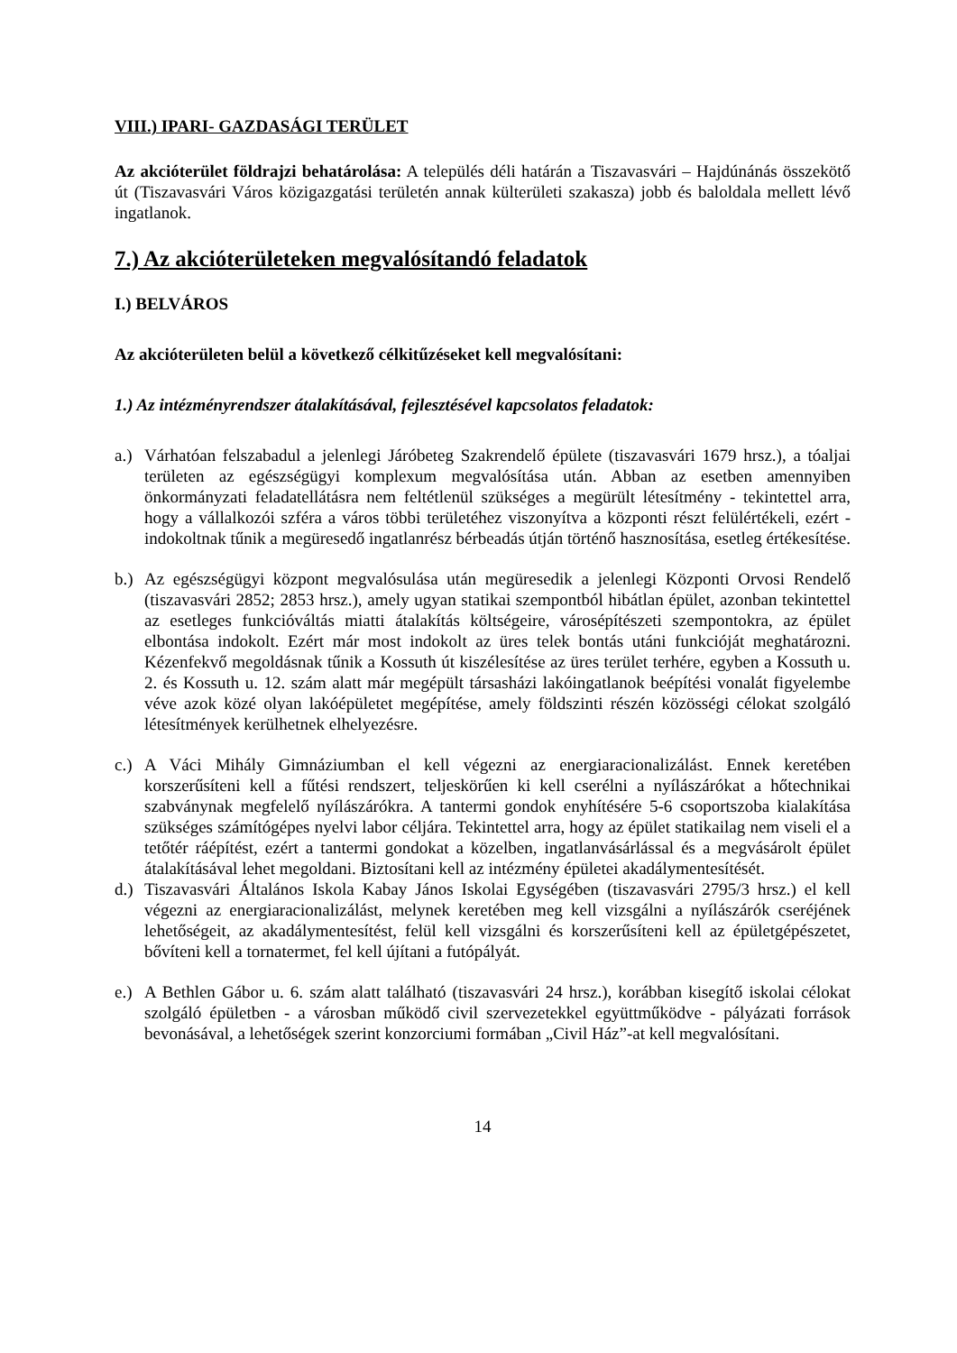VIII.) IPARI- GAZDASÁGI TERÜLET
Az akcióterület földrajzi behatárolása: A település déli határán a Tiszavasvári – Hajdúnánás összekötő út (Tiszavasvári Város közigazgatási területén annak külterületi szakasza) jobb és baloldala mellett lévő ingatlanok.
7.) Az akcióterületeken megvalósítandó feladatok
I.) BELVÁROS
Az akcióterületen belül a következő célkitűzéseket kell megvalósítani:
1.) Az intézményrendszer átalakításával, fejlesztésével kapcsolatos feladatok:
a.) Várhatóan felszabadul a jelenlegi Járóbeteg Szakrendelő épülete (tiszavasvári 1679 hrsz.), a tóaljai területen az egészségügyi komplexum megvalósítása után. Abban az esetben amennyiben önkormányzati feladatellátásra nem feltétlenül szükséges a megürült létesítmény - tekintettel arra, hogy a vállalkozói szféra a város többi területéhez viszonyítva a központi részt felülértékeli, ezért - indokoltnak tűnik a megüresedő ingatlanrész bérbeadás útján történő hasznosítása, esetleg értékesítése.
b.) Az egészségügyi központ megvalósulása után megüresedik a jelenlegi Központi Orvosi Rendelő (tiszavasvári 2852; 2853 hrsz.), amely ugyan statikai szempontból hibátlan épület, azonban tekintettel az esetleges funkcióváltás miatti átalakítás költségeire, városépítészeti szempontokra, az épület elbontása indokolt. Ezért már most indokolt az üres telek bontás utáni funkcióját meghatározni. Kézenfekvő megoldásnak tűnik a Kossuth út kiszélesítése az üres terület terhére, egyben a Kossuth u. 2. és Kossuth u. 12. szám alatt már megépült társasházi lakóingatlanok beépítési vonalát figyelembe véve azok közé olyan lakóépületet megépítése, amely földszinti részén közösségi célokat szolgáló létesítmények kerülhetnek elhelyezésre.
c.) A Váci Mihály Gimnáziumban el kell végezni az energiaracionalizálást. Ennek keretében korszerűsíteni kell a fűtési rendszert, teljeskörűen ki kell cserélni a nyílászárókat a hőtechnikai szabványnak megfelelő nyílászárókra. A tantermi gondok enyhítésére 5-6 csoportszoba kialakítása szükséges számítógépes nyelvi labor céljára. Tekintettel arra, hogy az épület statikailag nem viseli el a tetőtér ráépítést, ezért a tantermi gondokat a közelben, ingatlanvásárlással és a megvásárolt épület átalakításával lehet megoldani. Biztosítani kell az intézmény épületei akadálymentesítését.
d.) Tiszavasvári Általános Iskola Kabay János Iskolai Egységében (tiszavasvári 2795/3 hrsz.) el kell végezni az energiaracionalizálást, melynek keretében meg kell vizsgálni a nyílászárók cseréjének lehetőségeit, az akadálymentesítést, felül kell vizsgálni és korszerűsíteni kell az épületgépészetet, bővíteni kell a tornatermet, fel kell újítani a futópályát.
e.) A Bethlen Gábor u. 6. szám alatt található (tiszavasvári 24 hrsz.), korábban kisegítő iskolai célokat szolgáló épületben - a városban működő civil szervezetekkel együttműködve - pályázati források bevonásával, a lehetőségek szerint konzorciumi formában „Civil Ház”-at kell megvalósítani.
14